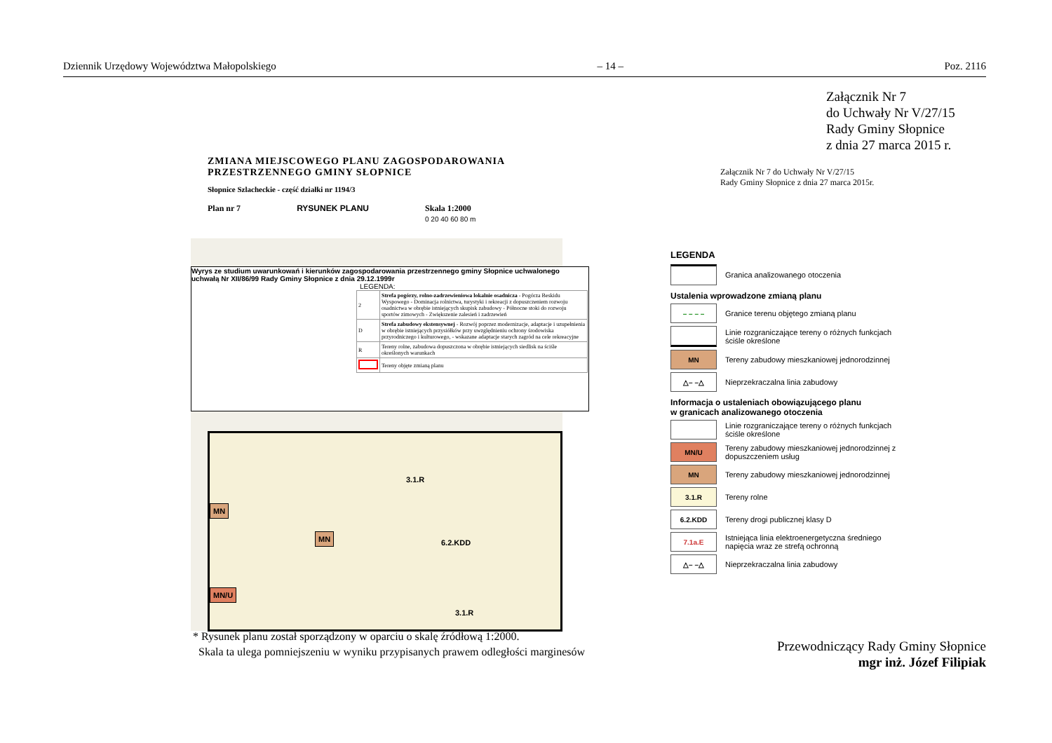Dziennik Urzędowy Województwa Małopolskiego – 14 – Poz. 2116
Załącznik Nr 7
do Uchwały Nr V/27/15
Rady Gminy Słopnice
z dnia 27 marca 2015 r.
ZMIANA MIEJSCOWEGO PLANU ZAGOSPODAROWANIA
PRZESTRZENNEGO GMINY SŁOPNICE
Słopnice Szlacheckie - część działki nr 1194/3
Plan nr 7 RYSUNEK PLANU Skala 1:2000
0 20 40 60 80 m
Wyrys ze studium uwarunkowań i kierunków zagospodarowania przestrzennego gminy Słopnice uchwalonego uchwałą Nr XII/86/99 Rady Gminy Słopnice z dnia 29.12.1999r
LEGENDA:
| 2 | Strefa pogórzy, rolno-zadrzewieniowa lokalnie osadnicza - Pogórza Beskidu Wyspowego - Dominacja rolnictwa, turystyki i rekreacji z dopuszczeniem rozwoju osadnictwa w obrębie istniejących skupisk zabudowy - Północne stoki do rozwoju sportów zimowych - Zwiększenie zalesień i zadrzewień |
| D | Strefa zabudowy ekstensywnej - Rozwój poprzez modernizacje, adaptacje i uzupełnienia w obrębie istniejących przysiółków przy uwzględnieniu ochrony środowiska przyrodniczego i kulturowego, - wskazane adaptacje starych zagród na cele rekreacyjne |
| R | Tereny rolne, zabudowa dopuszczona w obrębie istniejących siedlisk na ściśle określonych warunkach |
| | Tereny objęte zmianą planu |
MN
MN
MN/U
3.1.R
6.2.KDD
3.1.R
Załącznik Nr 7 do Uchwały Nr V/27/15
Rady Gminy Słopnice z dnia 27 marca 2015r.
LEGENDA
Granica analizowanego otoczenia
Ustalenia wprowadzone zmianą planu
– – – –
Granice terenu objętego zmianą planu
Linie rozgraniczające tereny o różnych funkcjach ściśle określone
MN
Tereny zabudowy mieszkaniowej jednorodzinnej
△– –△
Nieprzekraczalna linia zabudowy
Informacja o ustaleniach obowiązującego planu
w granicach analizowanego otoczenia
Linie rozgraniczające tereny o różnych funkcjach ściśle określone
MN/U
Tereny zabudowy mieszkaniowej jednorodzinnej z dopuszczeniem usług
MN
Tereny zabudowy mieszkaniowej jednorodzinnej
3.1.R
Tereny rolne
6.2.KDD
Tereny drogi publicznej klasy D
7.1a.E
Istniejąca linia elektroenergetyczna średniego napięcia wraz ze strefą ochronną
△– –△
Nieprzekraczalna linia zabudowy
* Rysunek planu został sporządzony w oparciu o skalę źródłową 1:2000.
Skala ta ulega pomniejszeniu w wyniku przypisanych prawem odległości marginesów
Przewodniczący Rady Gminy Słopnice
mgr inż. Józef Filipiak